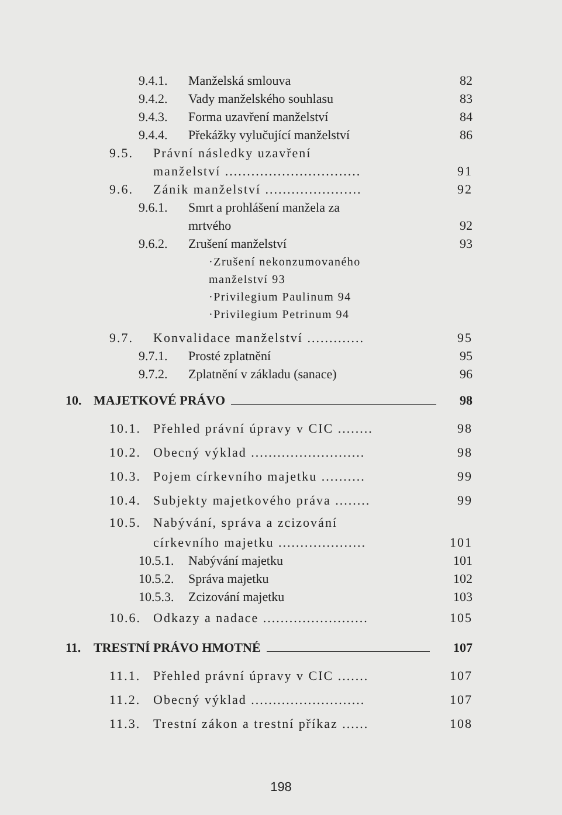9.4.1. Manželská smlouva 82
9.4.2. Vady manželského souhlasu 83
9.4.3. Forma uzavření manželství 84
9.4.4. Překážky vylučující manželství 86
9.5. Právní následky uzavření
manželství ............................... 91
9.6. Zánik manželství ...................... 92
9.6.1. Smrt a prohlášení manžela za
mrtvého 92
9.6.2. Zrušení manželství 93
·Zrušení nekonzumovaného
manželství 93
·Privilegium Paulinum 94
·Privilegium Petrinum 94
9.7. Konvalidace manželství ............. 95
9.7.1. Prosté zplatnění 95
9.7.2. Zplatnění v základu (sanace) 96
10. MAJETKOVÉ PRÁVO 98
10.1. Přehled právní úpravy v CIC ........ 98
10.2. Obecný výklad .......................... 98
10.3. Pojem církevního majetku .......... 99
10.4. Subjekty majetkového práva ........ 99
10.5. Nabývání, správa a zcizování
církevního majetku .................... 101
10.5.1. Nabývání majetku 101
10.5.2. Správa majetku 102
10.5.3. Zcizování majetku 103
10.6. Odkazy a nadace ........................ 105
11. TRESTNÍ PRÁVO HMOTNÉ 107
11.1. Přehled právní úpravy v CIC ....... 107
11.2. Obecný výklad .......................... 107
11.3. Trestní zákon a trestní příkaz ...... 108
198